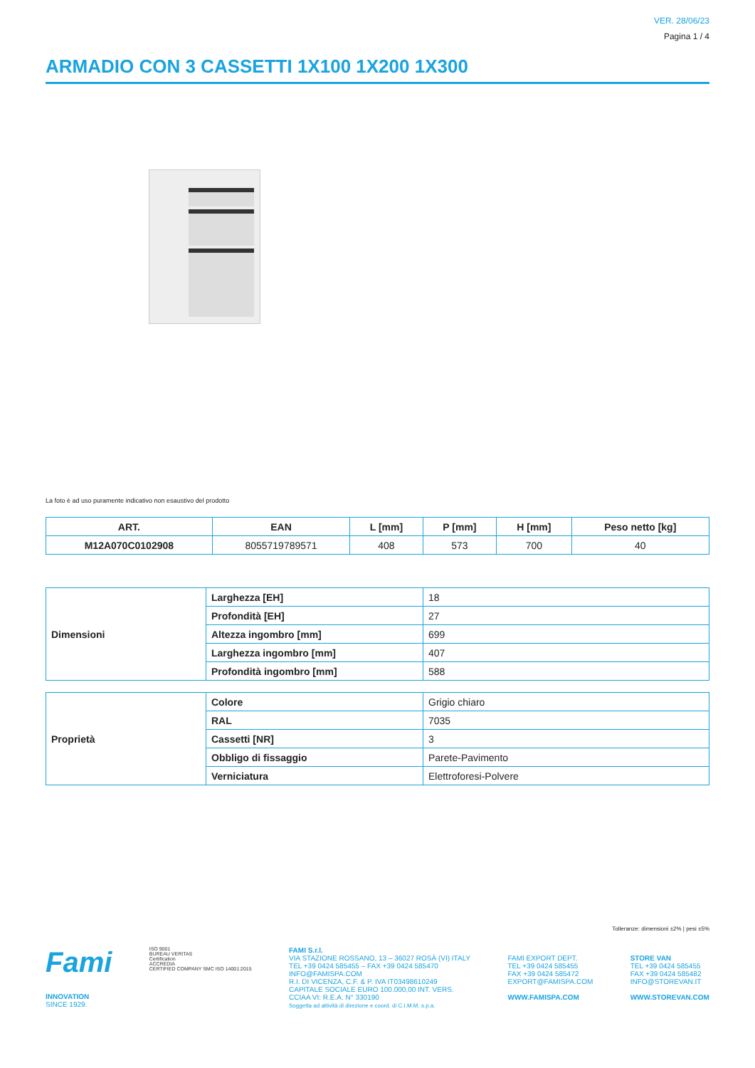VER. 28/06/23
Pagina 1 / 4
ARMADIO CON 3 CASSETTI 1X100 1X200 1X300
La foto è ad uso puramente indicativo non esaustivo del prodotto
| ART. | EAN | L [mm] | P [mm] | H [mm] | Peso netto [kg] |
| --- | --- | --- | --- | --- | --- |
| M12A070C0102908 | 8055719789571 | 408 | 573 | 700 | 40 |
| Dimensioni | Larghezza [EH] | 18 |
| | Profondità [EH] | 27 |
| | Altezza ingombro [mm] | 699 |
| | Larghezza ingombro [mm] | 407 |
| | Profondità ingombro [mm] | 588 |
| Proprietà | Colore | Grigio chiaro |
| | RAL | 7035 |
| | Cassetti [NR] | 3 |
| | Obbligo di fissaggio | Parete-Pavimento |
| | Verniciatura | Elettroforesi-Polvere |
Tolleranze: dimensioni ±2% | pesi ±5%
Fami
INNOVATION
SINCE 1929.
ISO 9001
BUREAU VERITAS
Certification
ACCREDIA
CERTIFIED COMPANY SMC ISO 14001:2015
FAMI S.r.l.
VIA STAZIONE ROSSANO, 13 – 36027 ROSÀ (VI) ITALY
TEL +39 0424 585455 – FAX +39 0424 585470
INFO@FAMISPA.COM
R.I. DI VICENZA, C.F. & P. IVA IT03498610249
CAPITALE SOCIALE EURO 100.000,00 INT. VERS.
CCIAA VI: R.E.A. N° 330190
Soggetta ad attività di direzione e coord. di C.I.M.M. s.p.a.
FAMI EXPORT DEPT.
TEL +39 0424 585455
FAX +39 0424 585472
EXPORT@FAMISPA.COM
WWW.FAMISPA.COM
STORE VAN
TEL +39 0424 585455
FAX +39 0424 585482
INFO@STOREVAN.IT
WWW.STOREVAN.COM